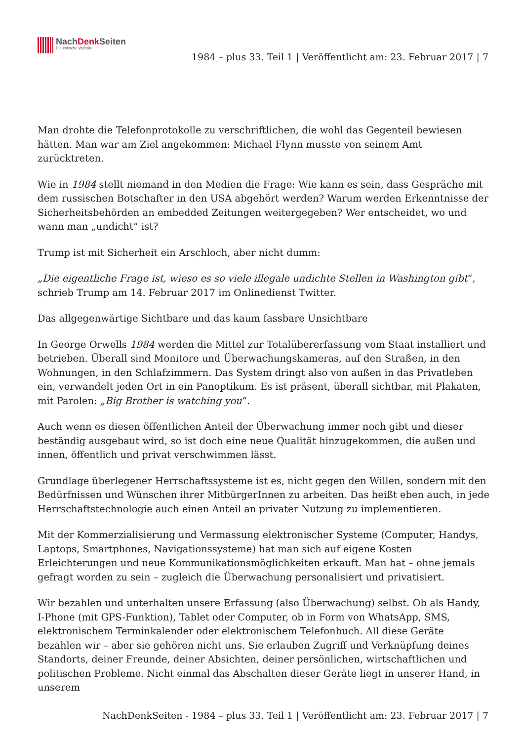NachDenk Seiten
Die kritische Website
1984 – plus 33. Teil 1 | Veröffentlicht am: 23. Februar 2017 | 7
Man drohte die Telefonprotokolle zu verschriftlichen, die wohl das Gegenteil bewiesen hätten. Man war am Ziel angekommen: Michael Flynn musste von seinem Amt zurücktreten.
Wie in 1984 stellt niemand in den Medien die Frage: Wie kann es sein, dass Gespräche mit dem russischen Botschafter in den USA abgehört werden? Warum werden Erkenntnisse der Sicherheitsbehörden an embedded Zeitungen weitergegeben? Wer entscheidet, wo und wann man „undicht“ ist?
Trump ist mit Sicherheit ein Arschloch, aber nicht dumm:
„Die eigentliche Frage ist, wieso es so viele illegale undichte Stellen in Washington gibt“, schrieb Trump am 14. Februar 2017 im Onlinedienst Twitter.
Das allgegenwärtige Sichtbare und das kaum fassbare Unsichtbare
In George Orwells 1984 werden die Mittel zur Totalübererfassung vom Staat installiert und betrieben. Überall sind Monitore und Überwachungskameras, auf den Straßen, in den Wohnungen, in den Schlafzimmern. Das System dringt also von außen in das Privatleben ein, verwandelt jeden Ort in ein Panoptikum. Es ist präsent, überall sichtbar, mit Plakaten, mit Parolen: „Big Brother is watching you“.
Auch wenn es diesen öffentlichen Anteil der Überwachung immer noch gibt und dieser beständig ausgebaut wird, so ist doch eine neue Qualität hinzugekommen, die außen und innen, öffentlich und privat verschwimmen lässt.
Grundlage überlegener Herrschaftssysteme ist es, nicht gegen den Willen, sondern mit den Bedürfnissen und Wünschen ihrer MitbürgerInnen zu arbeiten. Das heißt eben auch, in jede Herrschaftstechnologie auch einen Anteil an privater Nutzung zu implementieren.
Mit der Kommerzialisierung und Vermassung elektronischer Systeme (Computer, Handys, Laptops, Smartphones, Navigationssysteme) hat man sich auf eigene Kosten Erleichterungen und neue Kommunikationsmöglichkeiten erkauft. Man hat – ohne jemals gefragt worden zu sein – zugleich die Überwachung personalisiert und privatisiert.
Wir bezahlen und unterhalten unsere Erfassung (also Überwachung) selbst. Ob als Handy, I-Phone (mit GPS-Funktion), Tablet oder Computer, ob in Form von WhatsApp, SMS, elektronischem Terminkalender oder elektronischem Telefonbuch. All diese Geräte bezahlen wir – aber sie gehören nicht uns. Sie erlauben Zugriff und Verknüpfung deines Standorts, deiner Freunde, deiner Absichten, deiner persönlichen, wirtschaftlichen und politischen Probleme. Nicht einmal das Abschalten dieser Geräte liegt in unserer Hand, in unserem
NachDenkSeiten - 1984 – plus 33. Teil 1 | Veröffentlicht am: 23. Februar 2017 | 7